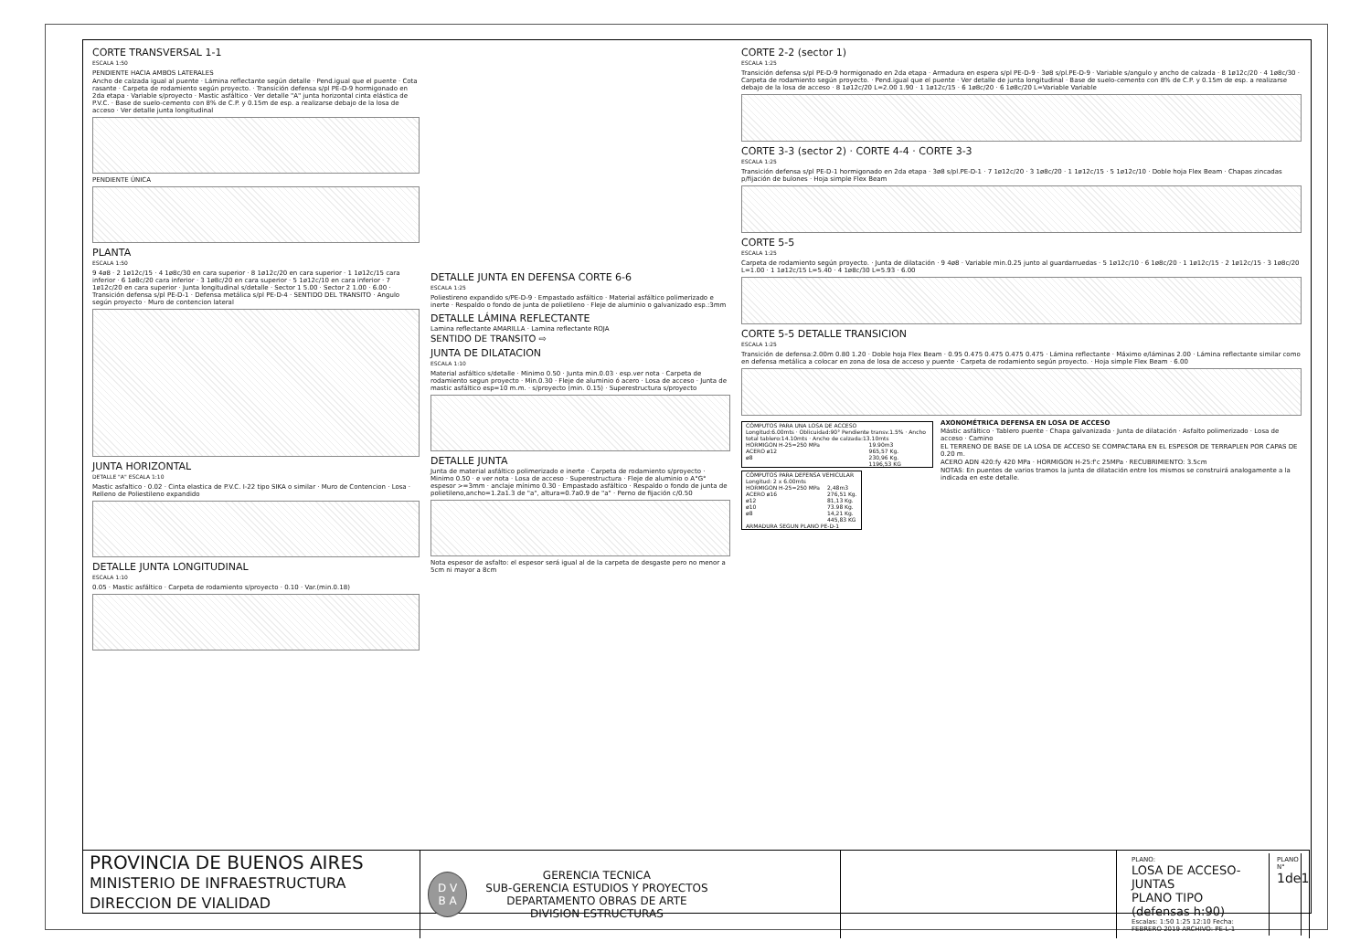CORTE TRANSVERSAL 1-1
ESCALA 1:50
PENDIENTE HACIA AMBOS LATERALES
Ancho de calzada igual al puente · Lámina reflectante según detalle · Pend.igual que el puente · Cota rasante · Carpeta de rodamiento según proyecto. · Transición defensa s/pl PE-D-9 hormigonado en 2da etapa · Variable s/proyecto · Mastic asfáltico · Ver detalle "A" junta horizontal cinta elástica de P.V.C. · Base de suelo-cemento con 8% de C.P. y 0.15m de esp. a realizarse debajo de la losa de acceso · Ver detalle junta longitudinal
PENDIENTE ÚNICA
PLANTA
ESCALA 1:50
9 4ø8 · 2 1ø12c/15 · 4 1ø8c/30 en cara superior · 8 1ø12c/20 en cara superior · 1 1ø12c/15 cara inferior · 6 1ø8c/20 cara inferior · 3 1ø8c/20 en cara superior · 5 1ø12c/10 en cara inferior · 7 1ø12c/20 en cara superior · Junta longitudinal s/detalle · Sector 1 5.00 · Sector 2 1.00 · 6.00 · Transición defensa s/pl PE-D-1 · Defensa metálica s/pl PE-D-4 · SENTIDO DEL TRANSITO · Angulo según proyecto · Muro de contencion lateral
JUNTA HORIZONTAL
DETALLE "A" ESCALA 1:10
Mastic asfaltico · 0.02 · Cinta elastica de P.V.C. I-22 tipo SIKA o similar · Muro de Contencion · Losa · Relleno de Poliestileno expandido
DETALLE JUNTA LONGITUDINAL
ESCALA 1:10
0.05 · Mastic asfáltico · Carpeta de rodamiento s/proyecto · 0.10 · Var.(min.0.18)
DETALLE JUNTA EN DEFENSA CORTE 6-6
ESCALA 1:25
Poliestireno expandido s/PE-D-9 · Empastado asfáltico · Material asfáltico polimerizado e inerte · Respaldo o fondo de junta de polietileno · Fleje de aluminio o galvanizado esp.:3mm
DETALLE LÁMINA REFLECTANTE
Lamina reflectante AMARILLA · Lamina reflectante ROJA
SENTIDO DE TRANSITO ⇨
JUNTA DE DILATACION
ESCALA 1:10
Material asfáltico s/detalle · Minimo 0.50 · Junta min.0.03 · esp.ver nota · Carpeta de rodamiento segun proyecto · Min.0.30 · Fleje de aluminio ó acero · Losa de acceso · Junta de mastic asfáltico esp=10 m.m. · s/proyecto (min. 0.15) · Superestructura s/proyecto
DETALLE JUNTA
Junta de material asfáltico polimerizado e inerte · Carpeta de rodamiento s/proyecto · Minimo 0.50 · e ver nota · Losa de acceso · Superestructura · Fleje de aluminio o A°G° espesor >=3mm · anclaje mínimo 0.30 · Empastado asfáltico · Respaldo o fondo de junta de polietileno,ancho=1.2a1.3 de "a", altura=0.7a0.9 de "a" · Perno de fijación c/0.50
Nota espesor de asfalto: el espesor será igual al de la carpeta de desgaste pero no menor a 5cm ni mayor a 8cm
CORTE 2-2 (sector 1)
ESCALA 1:25
Transición defensa s/pl PE-D-9 hormigonado en 2da etapa · Armadura en espera s/pl PE-D-9 · 3ø8 s/pl.PE-D-9 · Variable s/angulo y ancho de calzada · 8 1ø12c/20 · 4 1ø8c/30 · Carpeta de rodamiento según proyecto. · Pend.igual que el puente · Ver detalle de junta longitudinal · Base de suelo-cemento con 8% de C.P. y 0.15m de esp. a realizarse debajo de la losa de acceso · 8 1ø12c/20 L=2.00 1.90 · 1 1ø12c/15 · 6 1ø8c/20 · 6 1ø8c/20 L=Variable Variable
CORTE 3-3 (sector 2) · CORTE 4-4 · CORTE 3-3
ESCALA 1:25
Transición defensa s/pl PE-D-1 hormigonado en 2da etapa · 3ø8 s/pl.PE-D-1 · 7 1ø12c/20 · 3 1ø8c/20 · 1 1ø12c/15 · 5 1ø12c/10 · Doble hoja Flex Beam · Chapas zincadas p/fijación de bulones · Hoja simple Flex Beam
CORTE 5-5
ESCALA 1:25
Carpeta de rodamiento según proyecto. · Junta de dilatación · 9 4ø8 · Variable min.0.25 junto al guardarruedas · 5 1ø12c/10 · 6 1ø8c/20 · 1 1ø12c/15 · 2 1ø12c/15 · 3 1ø8c/20 L=1.00 · 1 1ø12c/15 L=5.40 · 4 1ø8c/30 L=5.93 · 6.00
CORTE 5-5 DETALLE TRANSICION
ESCALA 1:25
Transición de defensa:2.00m 0.80 1.20 · Doble hoja Flex Beam · 0.95 0.475 0.475 0.475 0.475 · Lámina reflectante · Máximo e/láminas 2.00 · Lámina reflectante similar como en defensa metálica a colocar en zona de losa de acceso y puente · Carpeta de rodamiento según proyecto. · Hoja simple Flex Beam · 6.00
| CÓMPUTOS PARA UNA LOSA DE ACCESO | |
| Longitud:6.00mts · Oblicuidad:90° Pendiente transv.1.5% · Ancho total tablero:14.10mts · Ancho de calzada:13.10mts | |
| HORMIGON H-25=250 MPa | 19.90m3 |
| ACERO ø12 | 965,57 Kg. |
| ø8 | 230,96 Kg. |
| | 1196,53 KG |
| CÓMPUTOS PARA DEFENSA VEHICULAR | |
| Longitud: 2 x 6.00mts | |
| HORMIGON H-25=250 MPa | 2,48m3 |
| ACERO ø16 | 276,51 Kg. |
| ø12 | 81,13 Kg. |
| ø10 | 73.98 Kg. |
| ø8 | 14,21 Kg. |
| | 445,83 KG |
| ARMADURA SEGUN PLANO PE-D-1 | |
AXONOMÉTRICA DEFENSA EN LOSA DE ACCESO
Mástic asfáltico · Tablero puente · Chapa galvanizada · Junta de dilatación · Asfalto polimerizado · Losa de acceso · Camino
EL TERRENO DE BASE DE LA LOSA DE ACCESO SE COMPACTARA EN EL ESPESOR DE TERRAPLEN POR CAPAS DE 0.20 m.
ACERO ADN 420:fy 420 MPa · HORMIGON H-25:f'c 25MPa · RECUBRIMIENTO: 3.5cm
NOTAS: En puentes de varios tramos la junta de dilatación entre los mismos se construirá analogamente a la indicada en este detalle.
PROVINCIA DE BUENOS AIRES
MINISTERIO DE INFRAESTRUCTURA
DIRECCION DE VIALIDAD
D V
B A GERENCIA TECNICA
SUB-GERENCIA ESTUDIOS Y PROYECTOS
DEPARTAMENTO OBRAS DE ARTE
DIVISION ESTRUCTURAS
PLANO:
LOSA DE ACCESO-JUNTAS
PLANO TIPO (defensas h:90)
Escalas: 1:50 1:25 12:10 Fecha: FEBRERO 2019 ARCHIVO: PE-L-1
PLANO N°
1de1